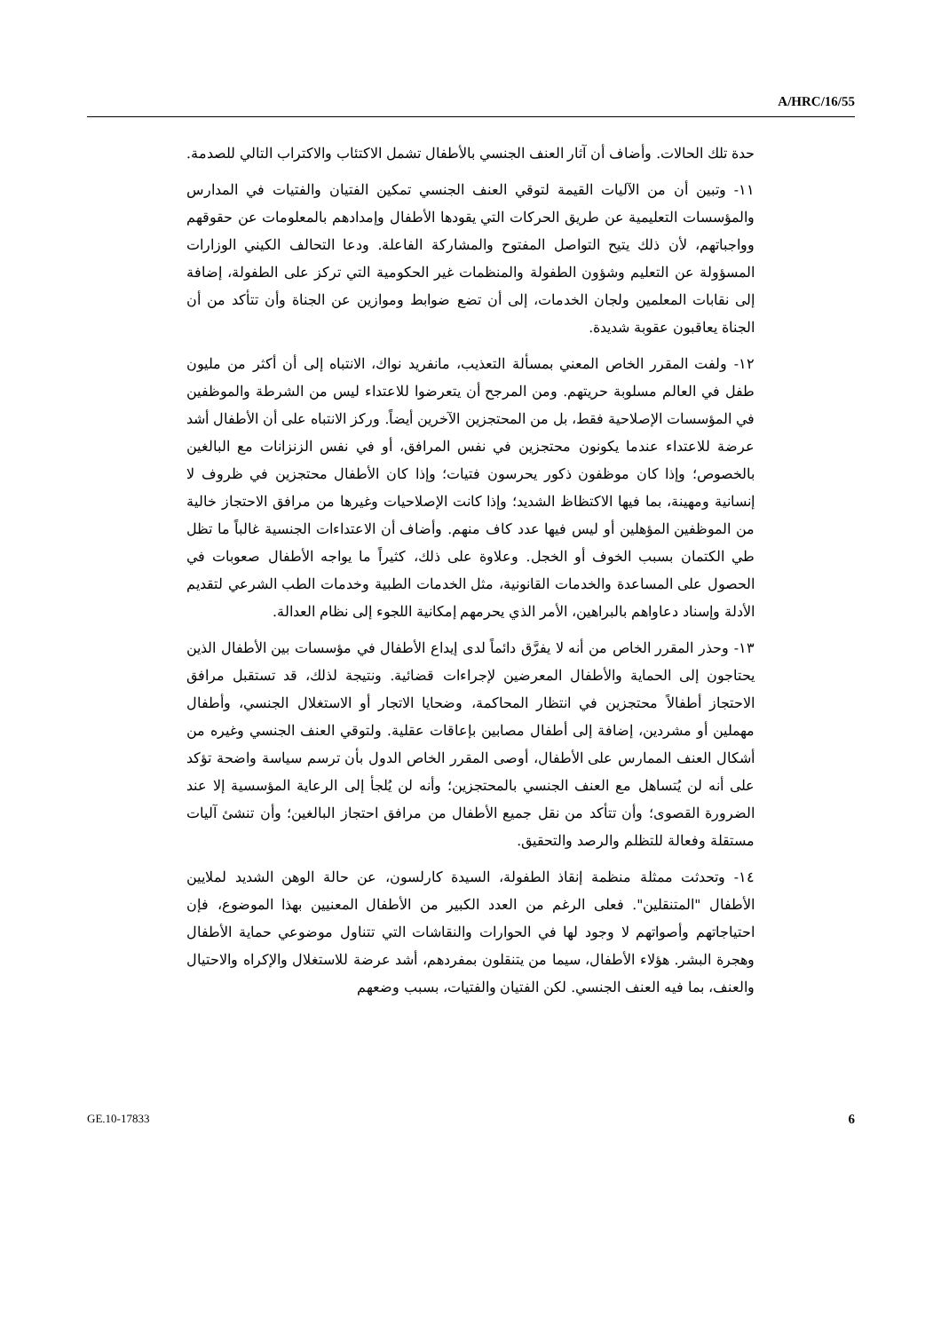A/HRC/16/55
حدة تلك الحالات. وأضاف أن آثار العنف الجنسي بالأطفال تشمل الاكتئاب والاكتراب التالي للصدمة.
١١- وتبين أن من الآليات القيمة لتوقي العنف الجنسي تمكين الفتيان والفتيات في المدارس والمؤسسات التعليمية عن طريق الحركات التي يقودها الأطفال وإمدادهم بالمعلومات عن حقوقهم وواجباتهم، لأن ذلك يتيح التواصل المفتوح والمشاركة الفاعلة. ودعا التحالف الكيني الوزارات المسؤولة عن التعليم وشؤون الطفولة والمنظمات غير الحكومية التي تركز على الطفولة، إضافة إلى نقابات المعلمين ولجان الخدمات، إلى أن تضع ضوابط وموازين عن الجناة وأن تتأكد من أن الجناة يعاقبون عقوبة شديدة.
١٢- ولفت المقرر الخاص المعني بمسألة التعذيب، مانفريد نواك، الانتباه إلى أن أكثر من مليون طفل في العالم مسلوبة حريتهم. ومن المرجح أن يتعرضوا للاعتداء ليس من الشرطة والموظفين في المؤسسات الإصلاحية فقط، بل من المحتجزين الآخرين أيضاً. وركز الانتباه على أن الأطفال أشد عرضة للاعتداء عندما يكونون محتجزين في نفس المرافق، أو في نفس الزنزانات مع البالغين بالخصوص؛ وإذا كان موظفون ذكور يحرسون فتيات؛ وإذا كان الأطفال محتجزين في ظروف لا إنسانية ومهينة، بما فيها الاكتظاظ الشديد؛ وإذا كانت الإصلاحيات وغيرها من مرافق الاحتجاز خالية من الموظفين المؤهلين أو ليس فيها عدد كاف منهم. وأضاف أن الاعتداءات الجنسية غالباً ما تظل طي الكتمان بسبب الخوف أو الخجل. وعلاوة على ذلك، كثيراً ما يواجه الأطفال صعوبات في الحصول على المساعدة والخدمات القانونية، مثل الخدمات الطبية وخدمات الطب الشرعي لتقديم الأدلة وإسناد دعاواهم بالبراهين، الأمر الذي يحرمهم إمكانية اللجوء إلى نظام العدالة.
١٣- وحذر المقرر الخاص من أنه لا يفرَّق دائماً لدى إيداع الأطفال في مؤسسات بين الأطفال الذين يحتاجون إلى الحماية والأطفال المعرضين لإجراءات قضائية. ونتيجة لذلك، قد تستقبل مرافق الاحتجاز أطفالاً محتجزين في انتظار المحاكمة، وضحايا الاتجار أو الاستغلال الجنسي، وأطفال مهملين أو مشردين، إضافة إلى أطفال مصابين بإعاقات عقلية. ولتوقي العنف الجنسي وغيره من أشكال العنف الممارس على الأطفال، أوصى المقرر الخاص الدول بأن ترسم سياسة واضحة تؤكد على أنه لن يُتساهل مع العنف الجنسي بالمحتجزين؛ وأنه لن يُلجأ إلى الرعاية المؤسسية إلا عند الضرورة القصوى؛ وأن تتأكد من نقل جميع الأطفال من مرافق احتجاز البالغين؛ وأن تنشئ آليات مستقلة وفعالة للتظلم والرصد والتحقيق.
١٤- وتحدثت ممثلة منظمة إنقاذ الطفولة، السيدة كارلسون، عن حالة الوهن الشديد لملايين الأطفال "المتنقلين". فعلى الرغم من العدد الكبير من الأطفال المعنيين بهذا الموضوع، فإن احتياجاتهم وأصواتهم لا وجود لها في الحوارات والنقاشات التي تتناول موضوعي حماية الأطفال وهجرة البشر. هؤلاء الأطفال، سيما من يتنقلون بمفردهم، أشد عرضة للاستغلال والإكراه والاحتيال والعنف، بما فيه العنف الجنسي. لكن الفتيان والفتيات، بسبب وضعهم
GE.10-17833 6